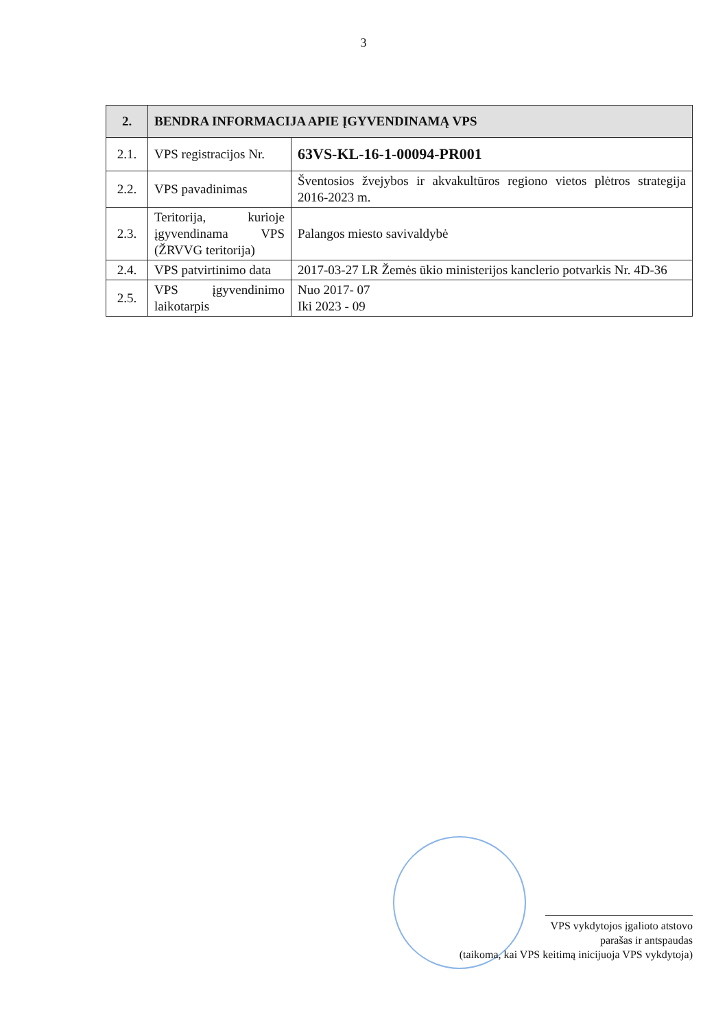3
| 2. | BENDRA INFORMACIJA APIE ĮGYVENDINAMĄ VPS | |
| --- | --- | --- |
| 2.1. | VPS registracijos Nr. | 63VS-KL-16-1-00094-PR001 |
| 2.2. | VPS pavadinimas | Šventosios žvejybos ir akvakultūros regiono vietos plėtros strategija 2016-2023 m. |
| 2.3. | Teritorija, kurioje įgyvendinama VPS (ŽRVVG teritorija) | Palangos miesto savivaldybė |
| 2.4. | VPS patvirtinimo data | 2017-03-27 LR Žemės ūkio ministerijos kanclerio potvarkis Nr. 4D-36 |
| 2.5. | VPS įgyvendinimo laikotarpis | Nuo 2017- 07 Iki 2023 - 09 |
VPS vykdytojos įgalioto atstovo
parašas ir antspaudas
(taikoma, kai VPS keitimą inicijuoja VPS vykdytoja)